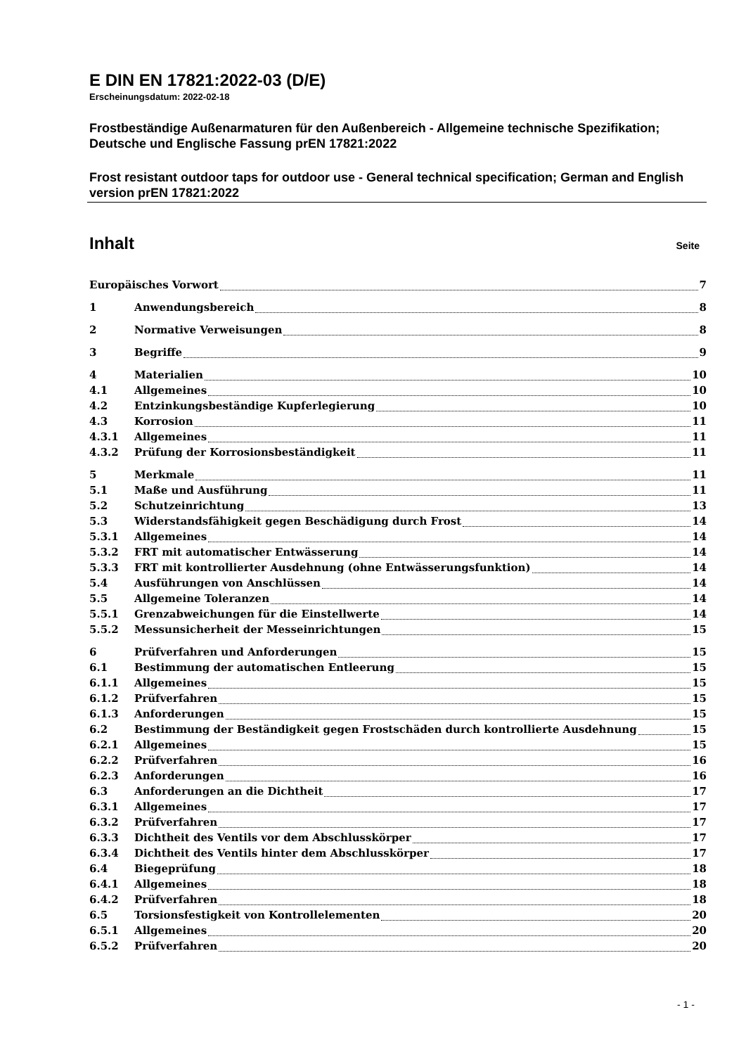E DIN EN 17821:2022-03 (D/E)
Erscheinungsdatum: 2022-02-18
Frostbeständige Außenarmaturen für den Außenbereich - Allgemeine technische Spezifikation; Deutsche und Englische Fassung prEN 17821:2022
Frost resistant outdoor taps for outdoor use - General technical specification; German and English version prEN 17821:2022
Inhalt Seite
Europäisches Vorwort 7
1 Anwendungsbereich 8
2 Normative Verweisungen 8
3 Begriffe 9
4 Materialien 10
4.1 Allgemeines 10
4.2 Entzinkungsbeständige Kupferlegierung 10
4.3 Korrosion 11
4.3.1 Allgemeines 11
4.3.2 Prüfung der Korrosionsbeständigkeit 11
5 Merkmale 11
5.1 Maße und Ausführung 11
5.2 Schutzeinrichtung 13
5.3 Widerstandsfähigkeit gegen Beschädigung durch Frost 14
5.3.1 Allgemeines 14
5.3.2 FRT mit automatischer Entwässerung 14
5.3.3 FRT mit kontrollierter Ausdehnung (ohne Entwässerungsfunktion) 14
5.4 Ausführungen von Anschlüssen 14
5.5 Allgemeine Toleranzen 14
5.5.1 Grenzabweichungen für die Einstellwerte 14
5.5.2 Messunsicherheit der Messeinrichtungen 15
6 Prüfverfahren und Anforderungen 15
6.1 Bestimmung der automatischen Entleerung 15
6.1.1 Allgemeines 15
6.1.2 Prüfverfahren 15
6.1.3 Anforderungen 15
6.2 Bestimmung der Beständigkeit gegen Frostschäden durch kontrollierte Ausdehnung 15
6.2.1 Allgemeines 15
6.2.2 Prüfverfahren 16
6.2.3 Anforderungen 16
6.3 Anforderungen an die Dichtheit 17
6.3.1 Allgemeines 17
6.3.2 Prüfverfahren 17
6.3.3 Dichtheit des Ventils vor dem Abschlusskörper 17
6.3.4 Dichtheit des Ventils hinter dem Abschlusskörper 17
6.4 Biegeprüfung 18
6.4.1 Allgemeines 18
6.4.2 Prüfverfahren 18
6.5 Torsionsfestigkeit von Kontrollelementen 20
6.5.1 Allgemeines 20
6.5.2 Prüfverfahren 20
- 1 -